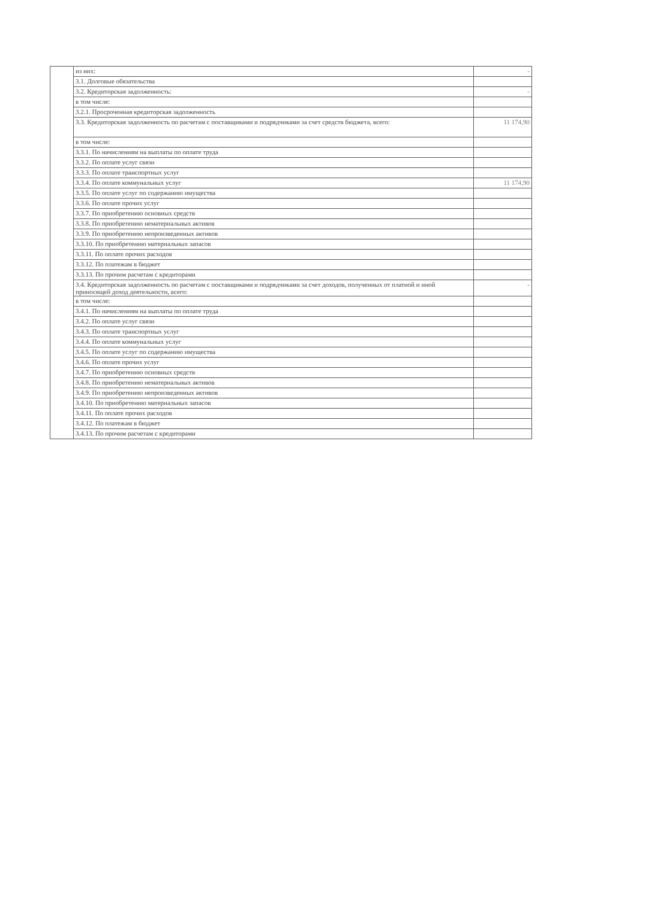| | из них: | - |
| | 3.1. Долговые обязательства | |
| | 3.2. Кредиторская задолженность: | - |
| | в том числе: | |
| | 3.2.1. Просроченная кредиторская задолженность | |
| | 3.3. Кредиторская задолженность по расчетам с поставщиками и подрядчиками за счет средств бюджета, всего: | 11 174,90 |
| | в том числе: | |
| | 3.3.1. По начислениям на выплаты по оплате труда | |
| | 3.3.2. По оплате услуг связи | |
| | 3.3.3. По оплате транспортных услуг | |
| | 3.3.4. По оплате коммунальных услуг | 11 174,90 |
| | 3.3.5. По оплате услуг по содержанию имущества | |
| | 3.3.6. По оплате прочих услуг | |
| | 3.3.7. По приобретению основных средств | |
| | 3.3.8. По приобретению нематериальных активов | |
| | 3.3.9. По приобретению непроизведенных активов | |
| | 3.3.10. По приобретению материальных запасов | |
| | 3.3.11. По оплате прочих расходов | |
| | 3.3.12. По платежам в бюджет | |
| | 3.3.13. По прочим расчетам с кредиторами | |
| | 3.4. Кредиторская задолженность по расчетам с поставщиками и подрядчиками за счет доходов, полученных от платной и иной приносящей доход деятельности, всего: | - |
| | в том числе: | |
| | 3.4.1. По начислениям на выплаты по оплате труда | |
| | 3.4.2. По оплате услуг связи | |
| | 3.4.3. По оплате транспортных услуг | |
| | 3.4.4. По оплате коммунальных услуг | |
| | 3.4.5. По оплате услуг по содержанию имущества | |
| | 3.4.6. По оплате прочих услуг | |
| | 3.4.7. По приобретению основных средств | |
| | 3.4.8. По приобретению нематериальных активов | |
| | 3.4.9. По приобретению непроизведенных активов | |
| | 3.4.10. По приобретению материальных запасов | |
| | 3.4.11. По оплате прочих расходов | |
| | 3.4.12. По платежам в бюджет | |
| | 3.4.13. По прочим расчетам с кредиторами | |